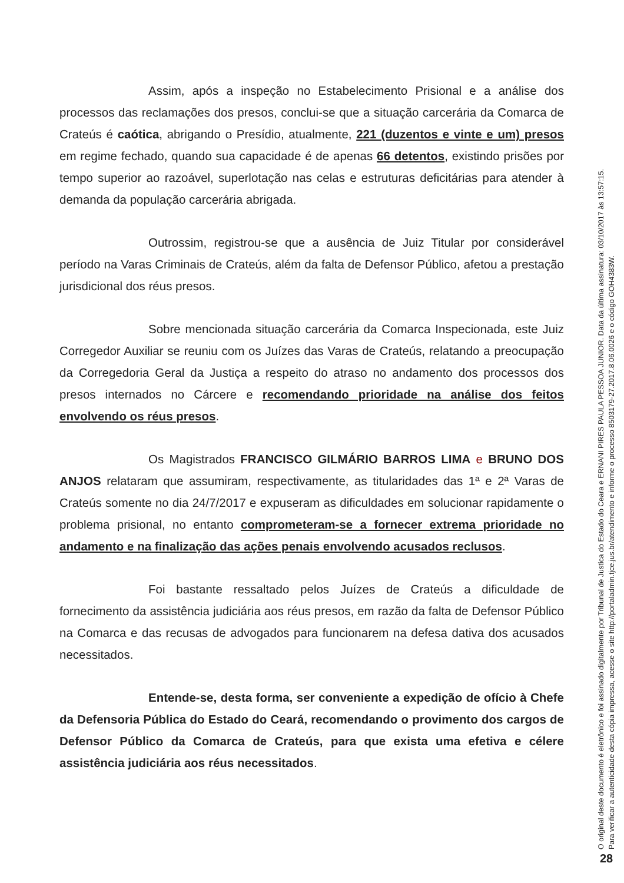Assim, após a inspeção no Estabelecimento Prisional e a análise dos processos das reclamações dos presos, conclui-se que a situação carcerária da Comarca de Crateús é caótica, abrigando o Presídio, atualmente, 221 (duzentos e vinte e um) presos em regime fechado, quando sua capacidade é de apenas 66 detentos, existindo prisões por tempo superior ao razoável, superlotação nas celas e estruturas deficitárias para atender à demanda da população carcerária abrigada.
Outrossim, registrou-se que a ausência de Juiz Titular por considerável período na Varas Criminais de Crateús, além da falta de Defensor Público, afetou a prestação jurisdicional dos réus presos.
Sobre mencionada situação carcerária da Comarca Inspecionada, este Juiz Corregedor Auxiliar se reuniu com os Juízes das Varas de Crateús, relatando a preocupação da Corregedoria Geral da Justiça a respeito do atraso no andamento dos processos dos presos internados no Cárcere e recomendando prioridade na análise dos feitos envolvendo os réus presos.
Os Magistrados FRANCISCO GILMÁRIO BARROS LIMA e BRUNO DOS ANJOS relataram que assumiram, respectivamente, as titularidades das 1ª e 2ª Varas de Crateús somente no dia 24/7/2017 e expuseram as dificuldades em solucionar rapidamente o problema prisional, no entanto comprometeram-se a fornecer extrema prioridade no andamento e na finalização das ações penais envolvendo acusados reclusos.
Foi bastante ressaltado pelos Juízes de Crateús a dificuldade de fornecimento da assistência judiciária aos réus presos, em razão da falta de Defensor Público na Comarca e das recusas de advogados para funcionarem na defesa dativa dos acusados necessitados.
Entende-se, desta forma, ser conveniente a expedição de ofício à Chefe da Defensoria Pública do Estado do Ceará, recomendando o provimento dos cargos de Defensor Público da Comarca de Crateús, para que exista uma efetiva e célere assistência judiciária aos réus necessitados.
O original deste documento é eletrônico e foi assinado digitalmente por Tribunal de Justica do Estado do Ceara e ERNANI PIRES PAULA PESSOA JUNIOR. Data da última assinatura: 03/10/2017 às 13:57:15.
Para verificar a autenticidade desta cópia impressa, acesse o site http://portaladmin.tjce.jus.br/atendimento e informe o processo 8503179-27.2017.8.06.0026 e o código GOH4383W.
28